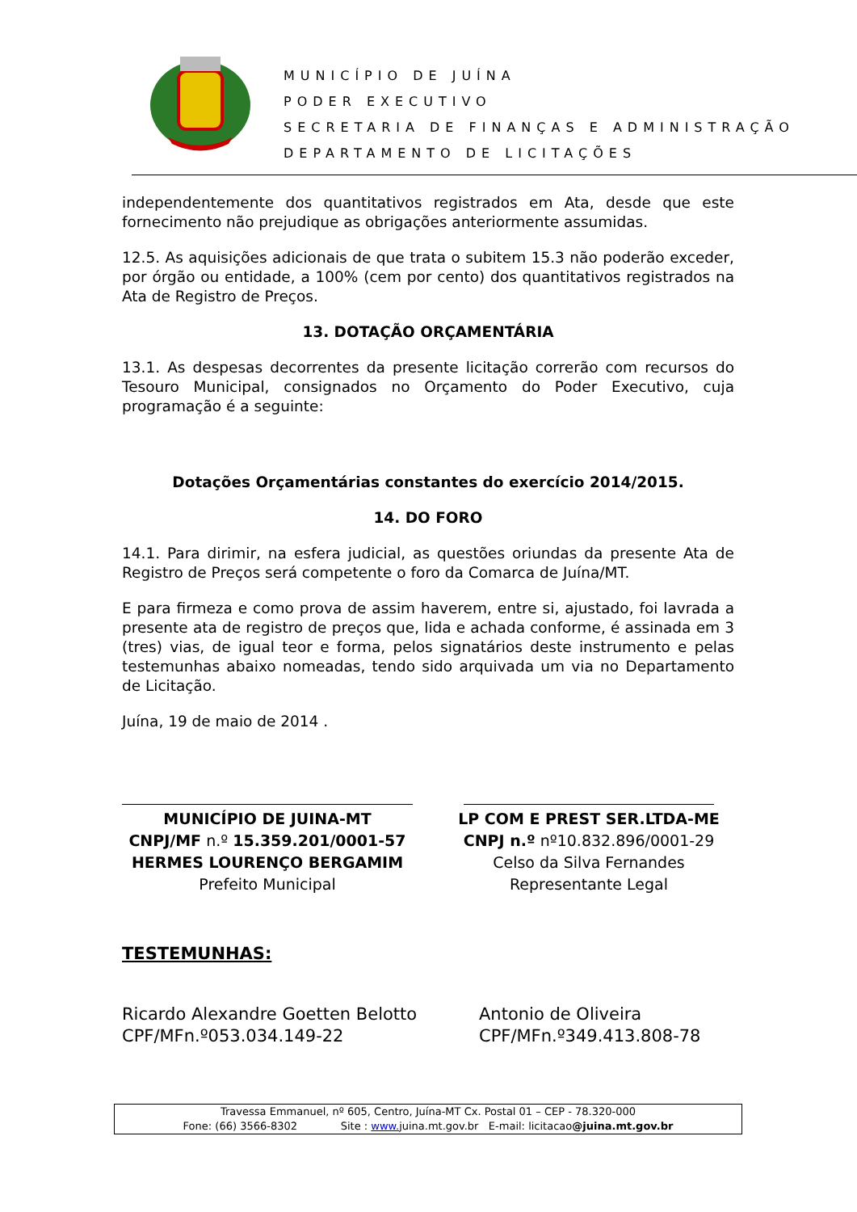MUNICÍPIO DE JUÍNA
PODER EXECUTIVO
SECRETARIA DE FINANÇAS E ADMINISTRAÇÃO
DEPARTAMENTO DE LICITAÇÕES
independentemente dos quantitativos registrados em Ata, desde que este fornecimento não prejudique as obrigações anteriormente assumidas.
12.5. As aquisições adicionais de que trata o subitem 15.3 não poderão exceder, por órgão ou entidade, a 100% (cem por cento) dos quantitativos registrados na Ata de Registro de Preços.
13. DOTAÇÃO ORÇAMENTÁRIA
13.1. As despesas decorrentes da presente licitação correrão com recursos do Tesouro Municipal, consignados no Orçamento do Poder Executivo, cuja programação é a seguinte:
Dotações Orçamentárias constantes do exercício 2014/2015.
14. DO FORO
14.1. Para dirimir, na esfera judicial, as questões oriundas da presente Ata de Registro de Preços será competente o foro da Comarca de Juína/MT.
E para firmeza e como prova de assim haverem, entre si, ajustado, foi lavrada a presente ata de registro de preços que, lida e achada conforme, é assinada em 3 (tres) vias, de igual teor e forma, pelos signatários deste instrumento e pelas testemunhas abaixo nomeadas, tendo sido arquivada um via no Departamento de Licitação.
Juína, 19 de maio de 2014 .
MUNICÍPIO DE JUINA-MT
CNPJ/MF n.º 15.359.201/0001-57
HERMES LOURENÇO BERGAMIM
Prefeito Municipal
LP COM E PREST SER.LTDA-ME
CNPJ n.º nº10.832.896/0001-29
Celso da Silva Fernandes
Representante Legal
TESTEMUNHAS:
Ricardo Alexandre Goetten Belotto
CPF/MFn.º053.034.149-22
Antonio de Oliveira
CPF/MFn.º349.413.808-78
Travessa Emmanuel, nº 605, Centro, Juína-MT Cx. Postal 01 – CEP - 78.320-000
Fone: (66) 3566-8302 Site : www. juina.mt.gov.br E-mail: licitacao@juina.mt.gov.br